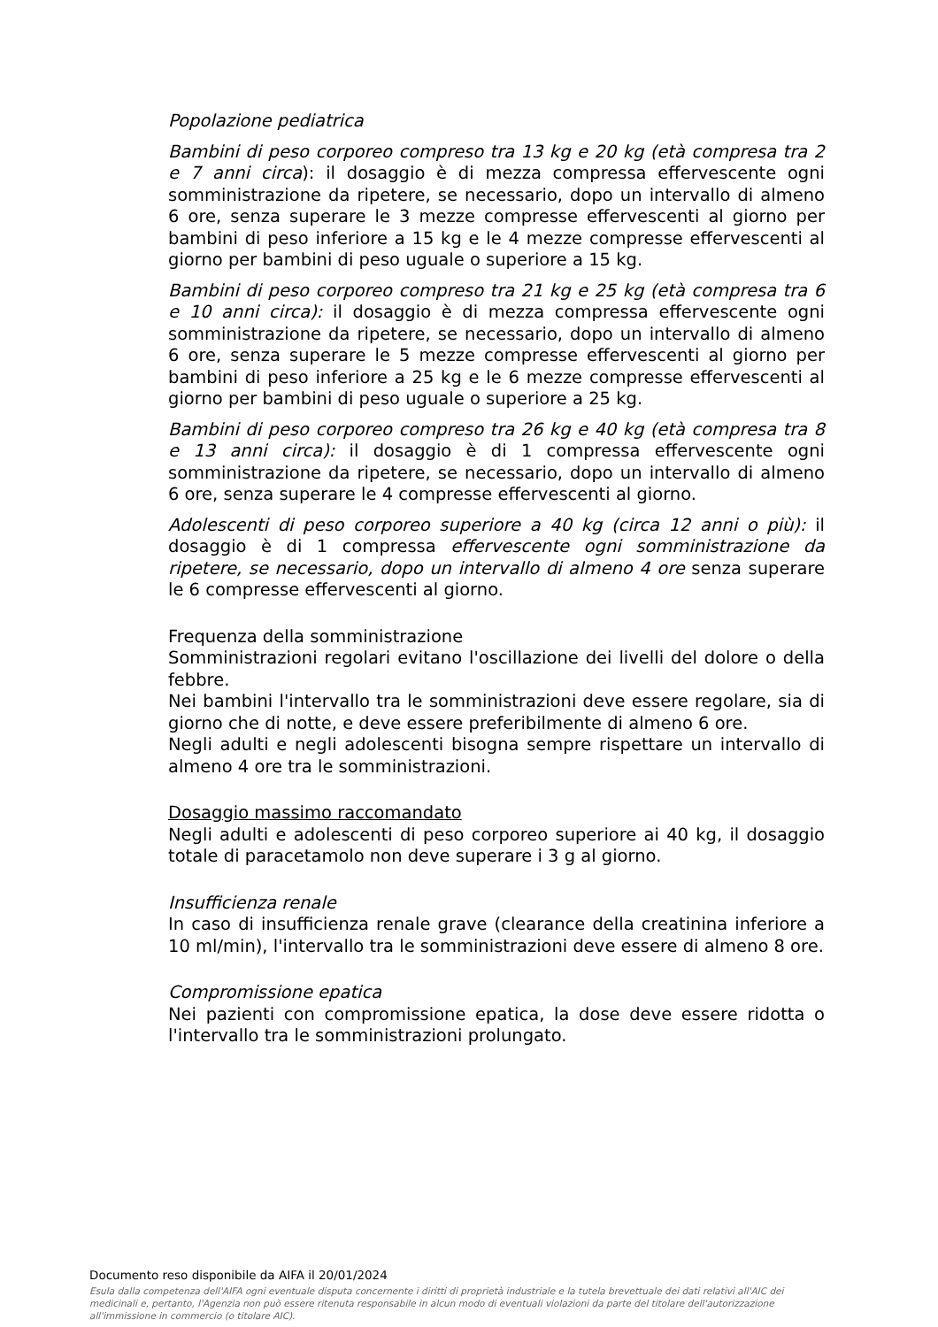Popolazione pediatrica
Bambini di peso corporeo compreso tra 13 kg e 20 kg (età compresa tra 2 e 7 anni circa): il dosaggio è di mezza compressa effervescente ogni somministrazione da ripetere, se necessario, dopo un intervallo di almeno 6 ore, senza superare le 3 mezze compresse effervescenti al giorno per bambini di peso inferiore a 15 kg e le 4 mezze compresse effervescenti al giorno per bambini di peso uguale o superiore a 15 kg.
Bambini di peso corporeo compreso tra 21 kg e 25 kg (età compresa tra 6 e 10 anni circa): il dosaggio è di mezza compressa effervescente ogni somministrazione da ripetere, se necessario, dopo un intervallo di almeno 6 ore, senza superare le 5 mezze compresse effervescenti al giorno per bambini di peso inferiore a 25 kg e le 6 mezze compresse effervescenti al giorno per bambini di peso uguale o superiore a 25 kg.
Bambini di peso corporeo compreso tra 26 kg e 40 kg (età compresa tra 8 e 13 anni circa): il dosaggio è di 1 compressa effervescente ogni somministrazione da ripetere, se necessario, dopo un intervallo di almeno 6 ore, senza superare le 4 compresse effervescenti al giorno.
Adolescenti di peso corporeo superiore a 40 kg (circa 12 anni o più): il dosaggio è di 1 compressa effervescente ogni somministrazione da ripetere, se necessario, dopo un intervallo di almeno 4 ore senza superare le 6 compresse effervescenti al giorno.
Frequenza della somministrazione
Somministrazioni regolari evitano l'oscillazione dei livelli del dolore o della febbre.
Nei bambini l'intervallo tra le somministrazioni deve essere regolare, sia di giorno che di notte, e deve essere preferibilmente di almeno 6 ore.
Negli adulti e negli adolescenti bisogna sempre rispettare un intervallo di almeno 4 ore tra le somministrazioni.
Dosaggio massimo raccomandato
Negli adulti e adolescenti di peso corporeo superiore ai 40 kg, il dosaggio totale di paracetamolo non deve superare i 3 g al giorno.
Insufficienza renale
In caso di insufficienza renale grave (clearance della creatinina inferiore a 10 ml/min), l'intervallo tra le somministrazioni deve essere di almeno 8 ore.
Compromissione epatica
Nei pazienti con compromissione epatica, la dose deve essere ridotta o l'intervallo tra le somministrazioni prolungato.
Documento reso disponibile da AIFA il 20/01/2024
Esula dalla competenza dell'AIFA ogni eventuale disputa concernente i diritti di proprietà industriale e la tutela brevettuale dei dati relativi all'AIC dei medicinali e, pertanto, l'Agenzia non può essere ritenuta responsabile in alcun modo di eventuali violazioni da parte del titolare dell'autorizzazione all'immissione in commercio (o titolare AIC).